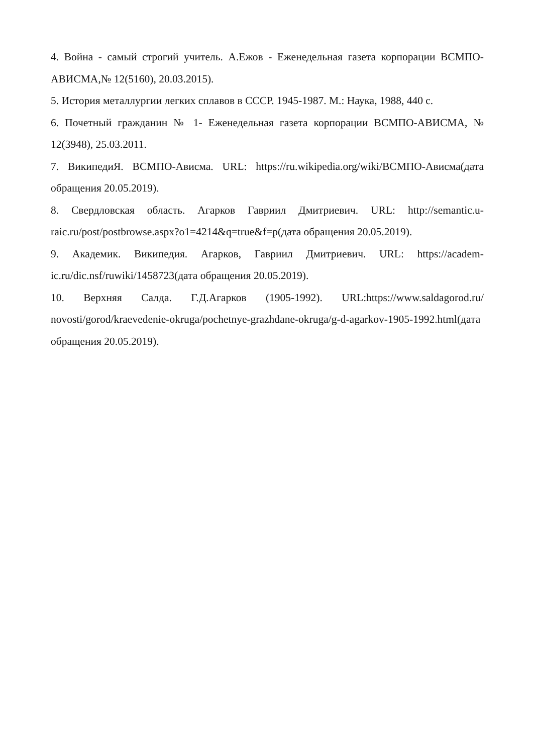4. Война - самый строгий учитель. А.Ежов - Еженедельная газета корпорации ВСМПО-АВИСМА,№ 12(5160), 20.03.2015).
5. История металлургии легких сплавов в СССР. 1945-1987. М.: Наука, 1988, 440 с.
6. Почетный гражданин № 1- Еженедельная газета корпорации ВСМПО-АВИСМА, № 12(3948), 25.03.2011.
7. ВикипедиЯ. ВСМПО-Ависма. URL: https://ru.wikipedia.org/wiki/ВСМПО-Ависма(дата обращения 20.05.2019).
8. Свердловская область. Агарков Гавриил Дмитриевич. URL: http://semantic.u-raic.ru/post/postbrowse.aspx?o1=4214&q=true&f=p(дата обращения 20.05.2019).
9. Академик. Википедия. Агарков, Гавриил Дмитриевич. URL: https://academ-ic.ru/dic.nsf/ruwiki/1458723(дата обращения 20.05.2019).
10. Верхняя Салда. Г.Д.Агарков (1905-1992). URL:https://www.saldagorod.ru/ novosti/gorod/kraevedenie-okruga/pochetnye-grazhdane-okruga/g-d-agarkov-1905-1992.html(дата обращения 20.05.2019).